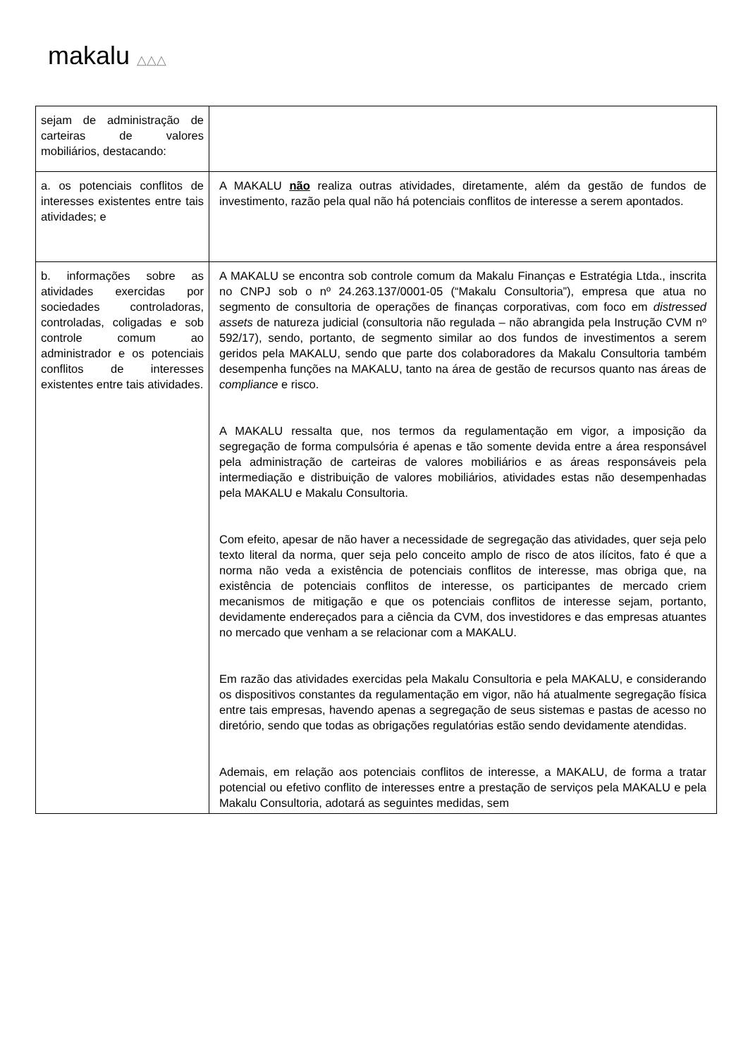makalu △△△
| sejam de administração de carteiras de valores mobiliários, destacando: | |
| a. os potenciais conflitos de interesses existentes entre tais atividades; e | A MAKALU não realiza outras atividades, diretamente, além da gestão de fundos de investimento, razão pela qual não há potenciais conflitos de interesse a serem apontados. |
| b. informações sobre as atividades exercidas por sociedades controladoras, controladas, coligadas e sob controle comum ao administrador e os potenciais conflitos de interesses existentes entre tais atividades. | A MAKALU se encontra sob controle comum da Makalu Finanças e Estratégia Ltda., inscrita no CNPJ sob o nº 24.263.137/0001-05 (“Makalu Consultoria”), empresa que atua no segmento de consultoria de operações de finanças corporativas, com foco em distressed assets de natureza judicial (consultoria não regulada – não abrangida pela Instrução CVM nº 592/17), sendo, portanto, de segmento similar ao dos fundos de investimentos a serem geridos pela MAKALU, sendo que parte dos colaboradores da Makalu Consultoria também desempenha funções na MAKALU, tanto na área de gestão de recursos quanto nas áreas de compliance e risco. A MAKALU ressalta que, nos termos da regulamentação em vigor, a imposição da segregação de forma compulsória é apenas e tão somente devida entre a área responsável pela administração de carteiras de valores mobiliários e as áreas responsáveis pela intermediação e distribuição de valores mobiliários, atividades estas não desempenhadas pela MAKALU e Makalu Consultoria. Com efeito, apesar de não haver a necessidade de segregação das atividades, quer seja pelo texto literal da norma, quer seja pelo conceito amplo de risco de atos ilícitos, fato é que a norma não veda a existência de potenciais conflitos de interesse, mas obriga que, na existência de potenciais conflitos de interesse, os participantes de mercado criem mecanismos de mitigação e que os potenciais conflitos de interesse sejam, portanto, devidamente endereçados para a ciência da CVM, dos investidores e das empresas atuantes no mercado que venham a se relacionar com a MAKALU. Em razão das atividades exercidas pela Makalu Consultoria e pela MAKALU, e considerando os dispositivos constantes da regulamentação em vigor, não há atualmente segregação física entre tais empresas, havendo apenas a segregação de seus sistemas e pastas de acesso no diretório, sendo que todas as obrigações regulatórias estão sendo devidamente atendidas. Ademais, em relação aos potenciais conflitos de interesse, a MAKALU, de forma a tratar potencial ou efetivo conflito de interesses entre a prestação de serviços pela MAKALU e pela Makalu Consultoria, adotará as seguintes medidas, sem |